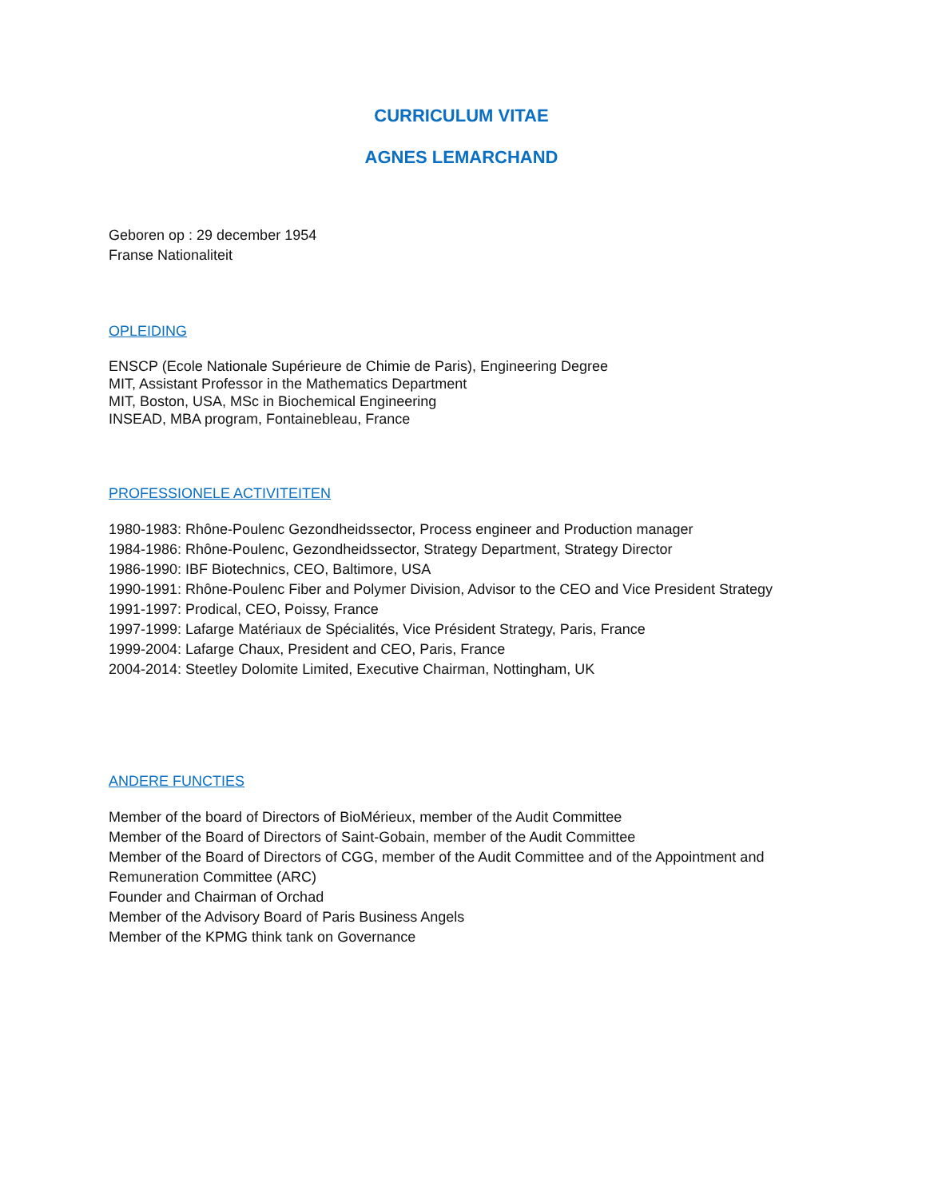CURRICULUM VITAE
AGNES LEMARCHAND
Geboren op : 29 december 1954
Franse Nationaliteit
OPLEIDING
ENSCP (Ecole Nationale Supérieure de Chimie de Paris), Engineering Degree
MIT, Assistant Professor in the Mathematics Department
MIT, Boston, USA, MSc in Biochemical Engineering
INSEAD, MBA program, Fontainebleau, France
PROFESSIONELE ACTIVITEITEN
1980-1983: Rhône-Poulenc Gezondheidssector, Process engineer and Production manager
1984-1986: Rhône-Poulenc, Gezondheidssector, Strategy Department, Strategy Director
1986-1990: IBF Biotechnics, CEO, Baltimore, USA
1990-1991: Rhône-Poulenc Fiber and Polymer Division, Advisor to the CEO and Vice President Strategy
1991-1997: Prodical, CEO, Poissy, France
1997-1999: Lafarge Matériaux de Spécialités, Vice Président Strategy, Paris, France
1999-2004: Lafarge Chaux, President and CEO, Paris, France
2004-2014: Steetley Dolomite Limited, Executive Chairman, Nottingham, UK
ANDERE FUNCTIES
Member of the board of Directors of BioMérieux, member of the Audit Committee
Member of the Board of Directors of Saint-Gobain, member of the Audit Committee
Member of the Board of Directors of CGG, member of the Audit Committee and of the Appointment and Remuneration Committee (ARC)
Founder and Chairman of Orchad
Member of the Advisory Board of Paris Business Angels
Member of the KPMG think tank on Governance